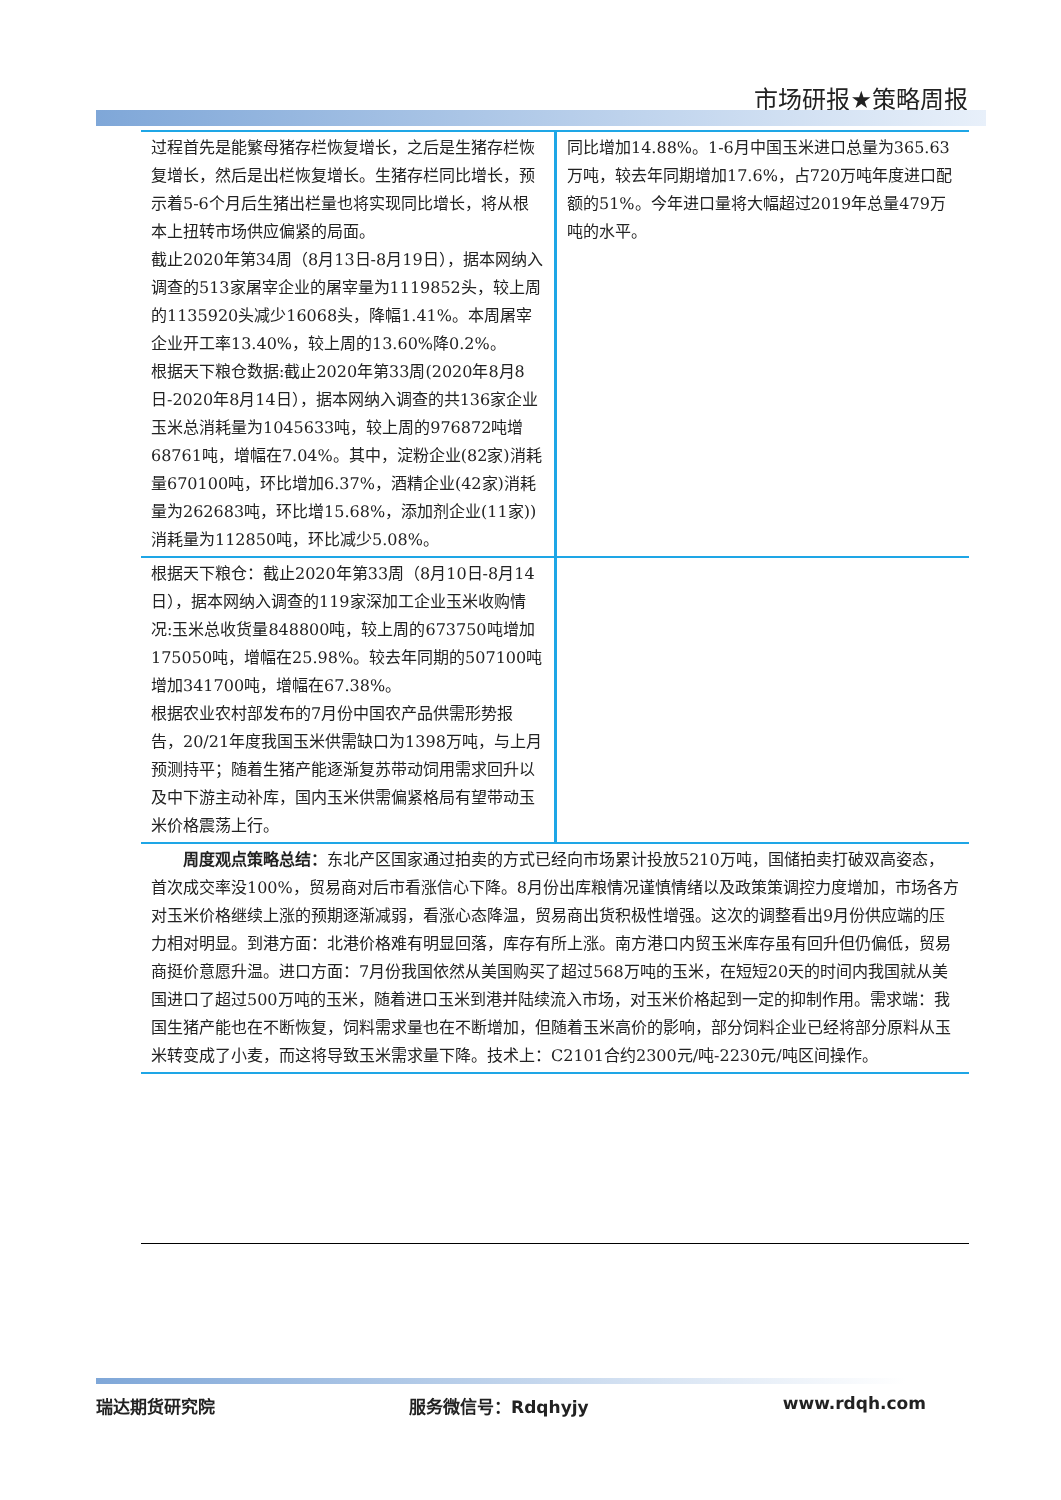市场研报★策略周报
| 过程首先是能繁母猪存栏恢复增长，之后是生猪存栏恢复增长，然后是出栏恢复增长。生猪存栏同比增长，预示着5-6个月后生猪出栏量也将实现同比增长，将从根本上扭转市场供应偏紧的局面。 截止2020年第34周（8月13日-8月19日），据本网纳入调查的513家屠宰企业的屠宰量为1119852头，较上周的1135920头减少16068头，降幅1.41%。本周屠宰企业开工率13.40%，较上周的13.60%降0.2%。 根据天下粮仓数据:截止2020年第33周(2020年8月8日-2020年8月14日），据本网纳入调查的共136家企业玉米总消耗量为1045633吨，较上周的976872吨增68761吨，增幅在7.04%。其中，淀粉企业(82家)消耗量670100吨，环比增加6.37%，酒精企业(42家)消耗量为262683吨，环比增15.68%，添加剂企业(11家))消耗量为112850吨，环比减少5.08%。 | 同比增加14.88%。1-6月中国玉米进口总量为365.63万吨，较去年同期增加17.6%，占720万吨年度进口配额的51%。今年进口量将大幅超过2019年总量479万吨的水平。 |
| 根据天下粮仓：截止2020年第33周（8月10日-8月14日），据本网纳入调查的119家深加工企业玉米收购情况:玉米总收货量848800吨，较上周的673750吨增加175050吨，增幅在25.98%。较去年同期的507100吨增加341700吨，增幅在67.38%。 根据农业农村部发布的7月份中国农产品供需形势报告，20/21年度我国玉米供需缺口为1398万吨，与上月预测持平；随着生猪产能逐渐复苏带动饲用需求回升以及中下游主动补库，国内玉米供需偏紧格局有望带动玉米价格震荡上行。 | |
| 周度观点策略总结： 东北产区国家通过拍卖的方式已经向市场累计投放5210万吨，国储拍卖打破双高姿态，首次成交率没100%，贸易商对后市看涨信心下降。8月份出库粮情况谨慎情绪以及政策策调控力度增加，市场各方对玉米价格继续上涨的预期逐渐减弱，看涨心态降温，贸易商出货积极性增强。这次的调整看出9月份供应端的压力相对明显。到港方面：北港价格难有明显回落，库存有所上涨。南方港口内贸玉米库存虽有回升但仍偏低，贸易商挺价意愿升温。进口方面：7月份我国依然从美国购买了超过568万吨的玉米，在短短20天的时间内我国就从美国进口了超过500万吨的玉米，随着进口玉米到港并陆续流入市场，对玉米价格起到一定的抑制作用。需求端：我国生猪产能也在不断恢复，饲料需求量也在不断增加，但随着玉米高价的影响，部分饲料企业已经将部分原料从玉米转变成了小麦，而这将导致玉米需求量下降。技术上：C2101合约2300元/吨-2230元/吨区间操作。 | |
瑞达期货研究院 服务微信号：Rdqhyjy www.rdqh.com